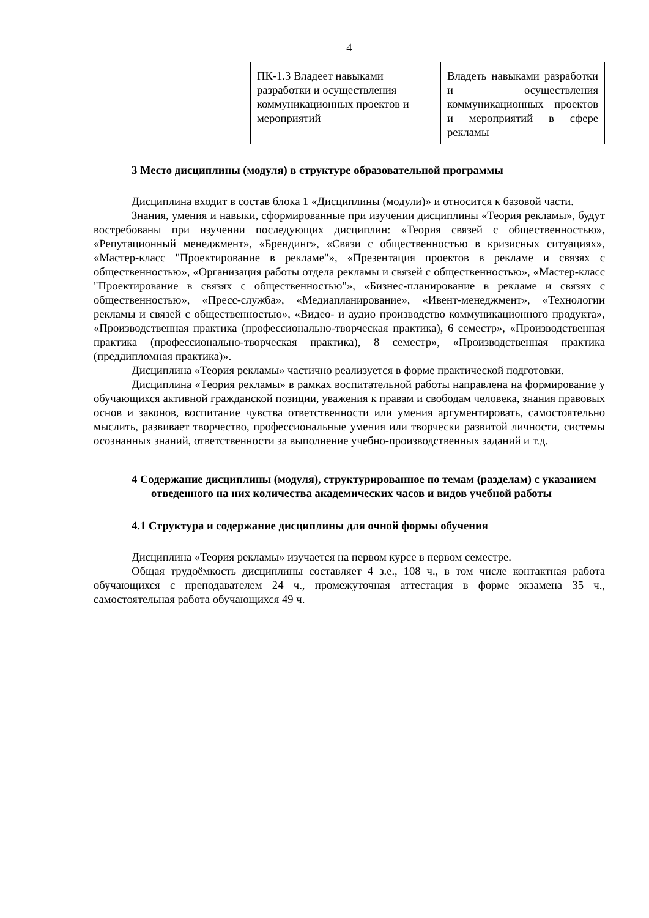4
| | ПК-1.3 Владеет навыками разработки и осуществления коммуникационных проектов и мероприятий | Владеть навыками разработки и осуществления коммуникационных проектов и мероприятий в сфере рекламы |
3 Место дисциплины (модуля) в структуре образовательной программы
Дисциплина входит в состав блока 1 «Дисциплины (модули)» и относится к базовой части.
Знания, умения и навыки, сформированные при изучении дисциплины «Теория рекламы», будут востребованы при изучении последующих дисциплин: «Теория связей с общественностью», «Репутационный менеджмент», «Брендинг», «Связи с общественностью в кризисных ситуациях», «Мастер-класс "Проектирование в рекламе"», «Презентация проектов в рекламе и связях с общественностью», «Организация работы отдела рекламы и связей с общественностью», «Мастер-класс "Проектирование в связях с общественностью"», «Бизнес-планирование в рекламе и связях с общественностью», «Пресс-служба», «Медиапланирование», «Ивент-менеджмент», «Технологии рекламы и связей с общественностью», «Видео- и аудио производство коммуникационного продукта», «Производственная практика (профессионально-творческая практика), 6 семестр», «Производственная практика (профессионально-творческая практика), 8 семестр», «Производственная практика (преддипломная практика)».
Дисциплина «Теория рекламы» частично реализуется в форме практической подготовки.
Дисциплина «Теория рекламы» в рамках воспитательной работы направлена на формирование у обучающихся активной гражданской позиции, уважения к правам и свободам человека, знания правовых основ и законов, воспитание чувства ответственности или умения аргументировать, самостоятельно мыслить, развивает творчество, профессиональные умения или творчески развитой личности, системы осознанных знаний, ответственности за выполнение учебно-производственных заданий и т.д.
4 Содержание дисциплины (модуля), структурированное по темам (разделам) с указанием отведенного на них количества академических часов и видов учебной работы
4.1 Структура и содержание дисциплины для очной формы обучения
Дисциплина «Теория рекламы» изучается на первом курсе в первом семестре.
Общая трудоёмкость дисциплины составляет 4 з.е., 108 ч., в том числе контактная работа обучающихся с преподавателем 24 ч., промежуточная аттестация в форме экзамена 35 ч., самостоятельная работа обучающихся 49 ч.